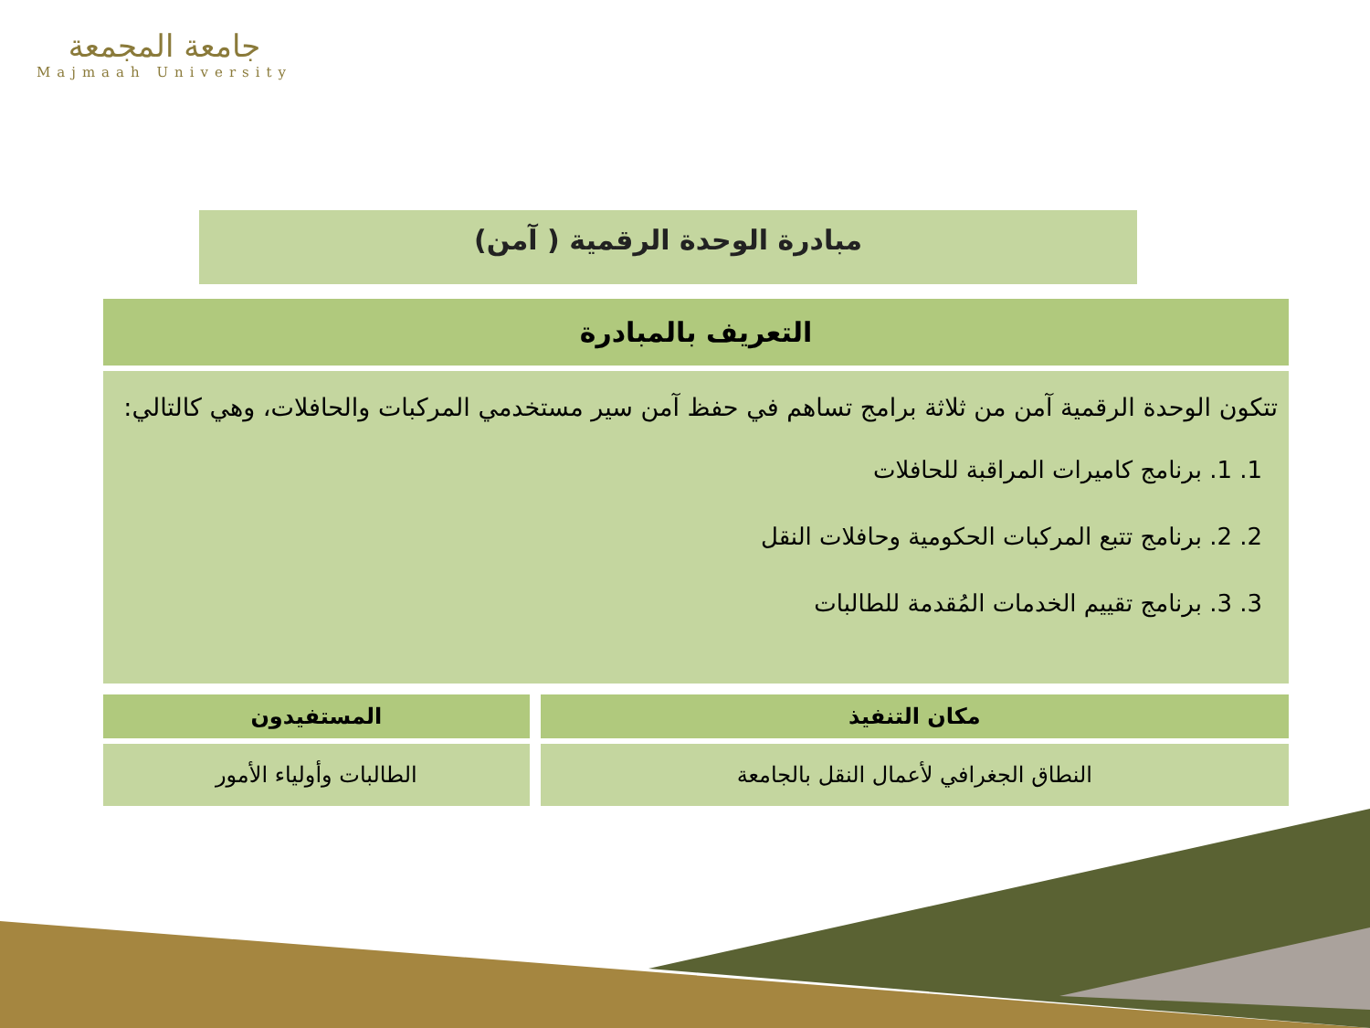جامعة المجمعة
Majmaah University
مبادرة الوحدة الرقمية ( آمن)
التعريف بالمبادرة
تتكون الوحدة الرقمية آمن من ثلاثة برامج تساهم في حفظ آمن سير مستخدمي المركبات والحافلات، وهي كالتالي:
1. 1. برنامج كاميرات المراقبة للحافلات
2. 2. برنامج تتبع المركبات الحكومية وحافلات النقل
3. 3. برنامج تقييم الخدمات المُقدمة للطالبات
| مكان التنفيذ | المستفيدون |
| --- | --- |
| النطاق الجغرافي لأعمال النقل بالجامعة | الطالبات وأولياء الأمور |